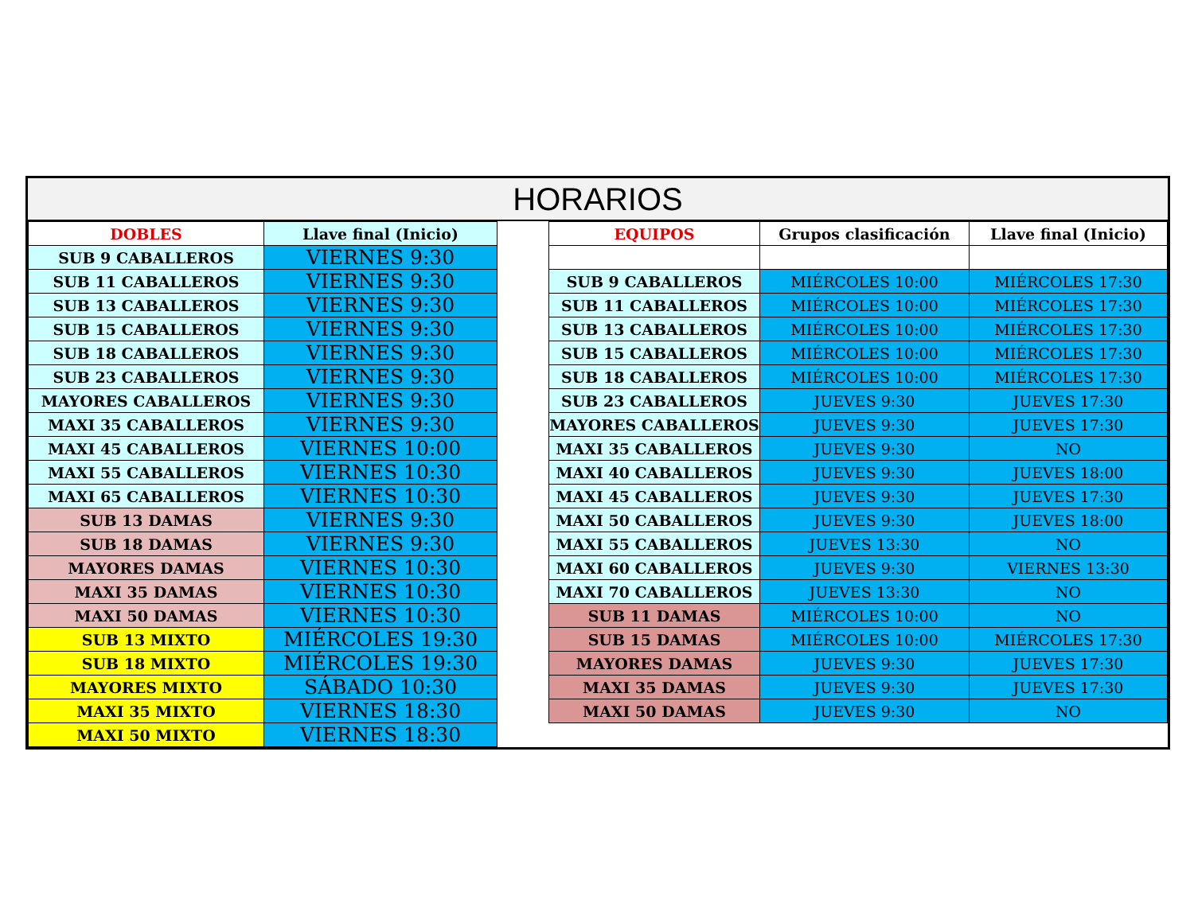HORARIOS
| DOBLES | Llave final (Inicio) |
| --- | --- |
| SUB 9 CABALLEROS | VIERNES 9:30 |
| SUB 11 CABALLEROS | VIERNES 9:30 |
| SUB 13 CABALLEROS | VIERNES 9:30 |
| SUB 15 CABALLEROS | VIERNES 9:30 |
| SUB 18 CABALLEROS | VIERNES 9:30 |
| SUB 23 CABALLEROS | VIERNES 9:30 |
| MAYORES CABALLEROS | VIERNES 9:30 |
| MAXI 35 CABALLEROS | VIERNES 9:30 |
| MAXI 45 CABALLEROS | VIERNES 10:00 |
| MAXI 55 CABALLEROS | VIERNES 10:30 |
| MAXI 65 CABALLEROS | VIERNES 10:30 |
| SUB 13 DAMAS | VIERNES 9:30 |
| SUB 18 DAMAS | VIERNES 9:30 |
| MAYORES DAMAS | VIERNES 10:30 |
| MAXI 35 DAMAS | VIERNES 10:30 |
| MAXI 50 DAMAS | VIERNES 10:30 |
| SUB 13 MIXTO | MIÉRCOLES 19:30 |
| SUB 18 MIXTO | MIÉRCOLES 19:30 |
| MAYORES MIXTO | SÁBADO 10:30 |
| MAXI 35 MIXTO | VIERNES 18:30 |
| MAXI 50 MIXTO | VIERNES 18:30 |
| EQUIPOS | Grupos clasificación | Llave final (Inicio) |
| --- | --- | --- |
| SUB 9 CABALLEROS | MIÉRCOLES 10:00 | MIÉRCOLES 17:30 |
| SUB 11 CABALLEROS | MIÉRCOLES 10:00 | MIÉRCOLES 17:30 |
| SUB 13 CABALLEROS | MIÉRCOLES 10:00 | MIÉRCOLES 17:30 |
| SUB 15 CABALLEROS | MIÉRCOLES 10:00 | MIÉRCOLES 17:30 |
| SUB 18 CABALLEROS | MIÉRCOLES 10:00 | MIÉRCOLES 17:30 |
| SUB 23 CABALLEROS | JUEVES 9:30 | JUEVES 17:30 |
| MAYORES CABALLEROS | JUEVES 9:30 | JUEVES 17:30 |
| MAXI 35 CABALLEROS | JUEVES 9:30 | NO |
| MAXI 40 CABALLEROS | JUEVES 9:30 | JUEVES 18:00 |
| MAXI 45 CABALLEROS | JUEVES 9:30 | JUEVES 17:30 |
| MAXI 50 CABALLEROS | JUEVES 9:30 | JUEVES 18:00 |
| MAXI 55 CABALLEROS | JUEVES 13:30 | NO |
| MAXI 60 CABALLEROS | JUEVES 9:30 | VIERNES 13:30 |
| MAXI 70 CABALLEROS | JUEVES 13:30 | NO |
| SUB 11 DAMAS | MIÉRCOLES 10:00 | NO |
| SUB 15 DAMAS | MIÉRCOLES 10:00 | MIÉRCOLES 17:30 |
| MAYORES DAMAS | JUEVES 9:30 | JUEVES 17:30 |
| MAXI 35 DAMAS | JUEVES 9:30 | JUEVES 17:30 |
| MAXI 50 DAMAS | JUEVES 9:30 | NO |